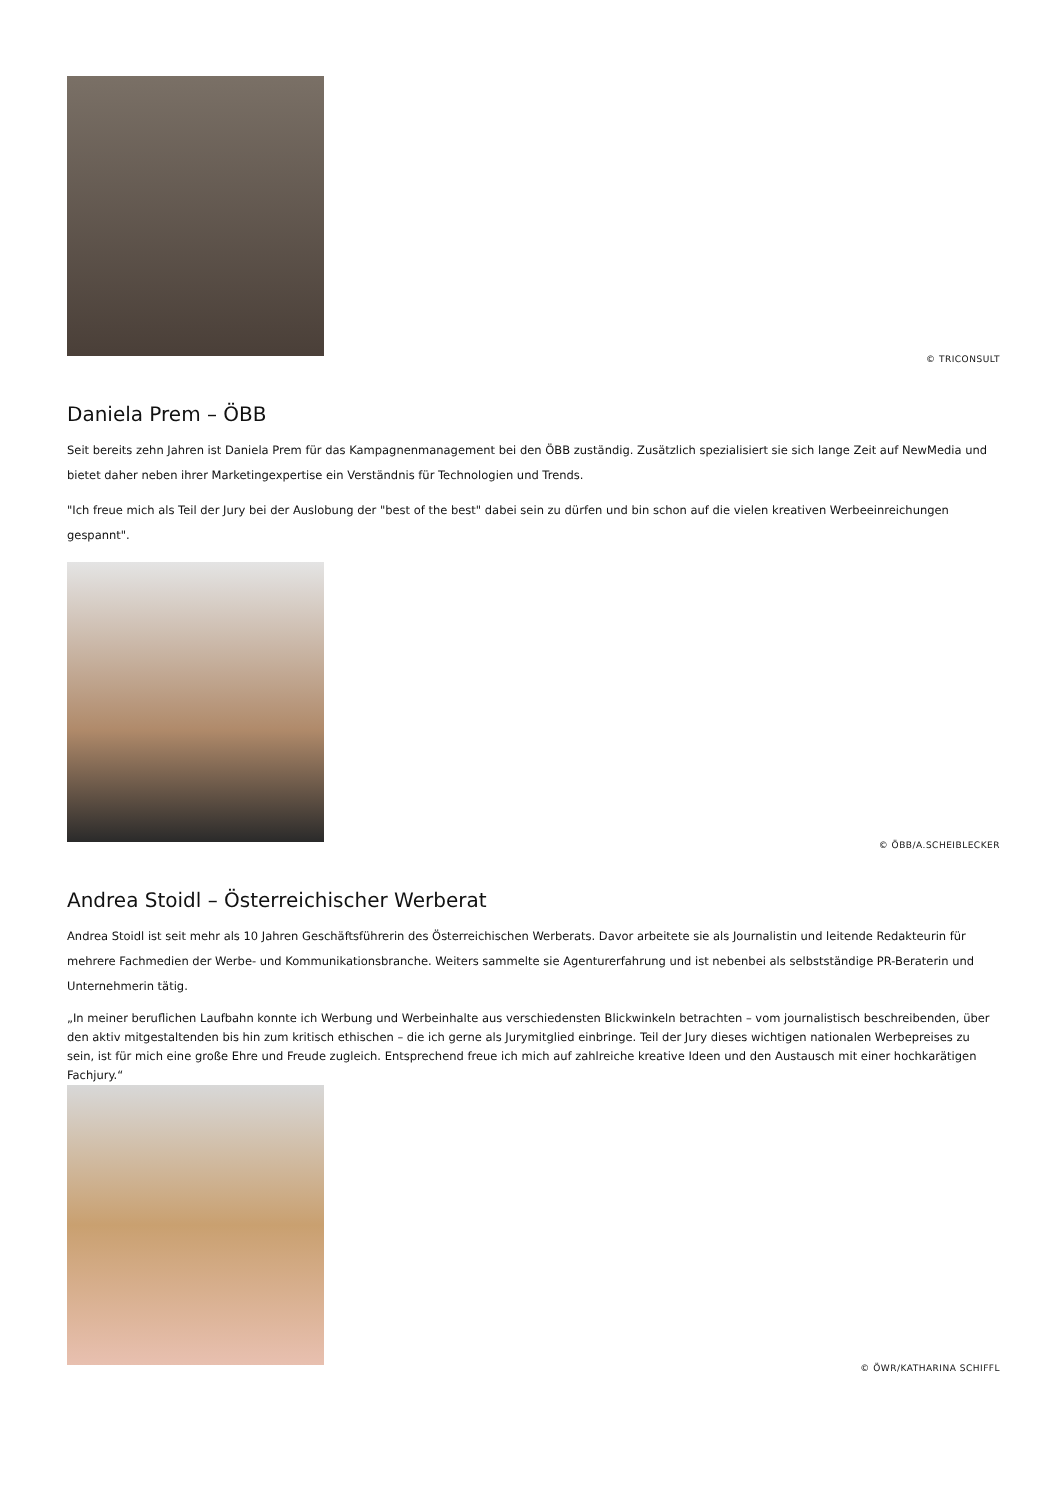© TRICONSULT
Daniela Prem – ÖBB
Seit bereits zehn Jahren ist Daniela Prem für das Kampagnenmanagement bei den ÖBB zuständig. Zusätzlich spezialisiert sie sich lange Zeit auf NewMedia und bietet daher neben ihrer Marketingexpertise ein Verständnis für Technologien und Trends.
"Ich freue mich als Teil der Jury bei der Auslobung der "best of the best" dabei sein zu dürfen und bin schon auf die vielen kreativen Werbeeinreichungen gespannt".
© ÖBB/A.SCHEIBLECKER
Andrea Stoidl – Österreichischer Werberat
Andrea Stoidl ist seit mehr als 10 Jahren Geschäftsführerin des Österreichischen Werberats. Davor arbeitete sie als Journalistin und leitende Redakteurin für mehrere Fachmedien der Werbe- und Kommunikationsbranche. Weiters sammelte sie Agenturerfahrung und ist nebenbei als selbstständige PR-Beraterin und Unternehmerin tätig.
„In meiner beruflichen Laufbahn konnte ich Werbung und Werbeinhalte aus verschiedensten Blickwinkeln betrachten – vom journalistisch beschreibenden, über den aktiv mitgestaltenden bis hin zum kritisch ethischen – die ich gerne als Jurymitglied einbringe. Teil der Jury dieses wichtigen nationalen Werbepreises zu sein, ist für mich eine große Ehre und Freude zugleich. Entsprechend freue ich mich auf zahlreiche kreative Ideen und den Austausch mit einer hochkarätigen Fachjury.“
© ÖWR/KATHARINA SCHIFFL